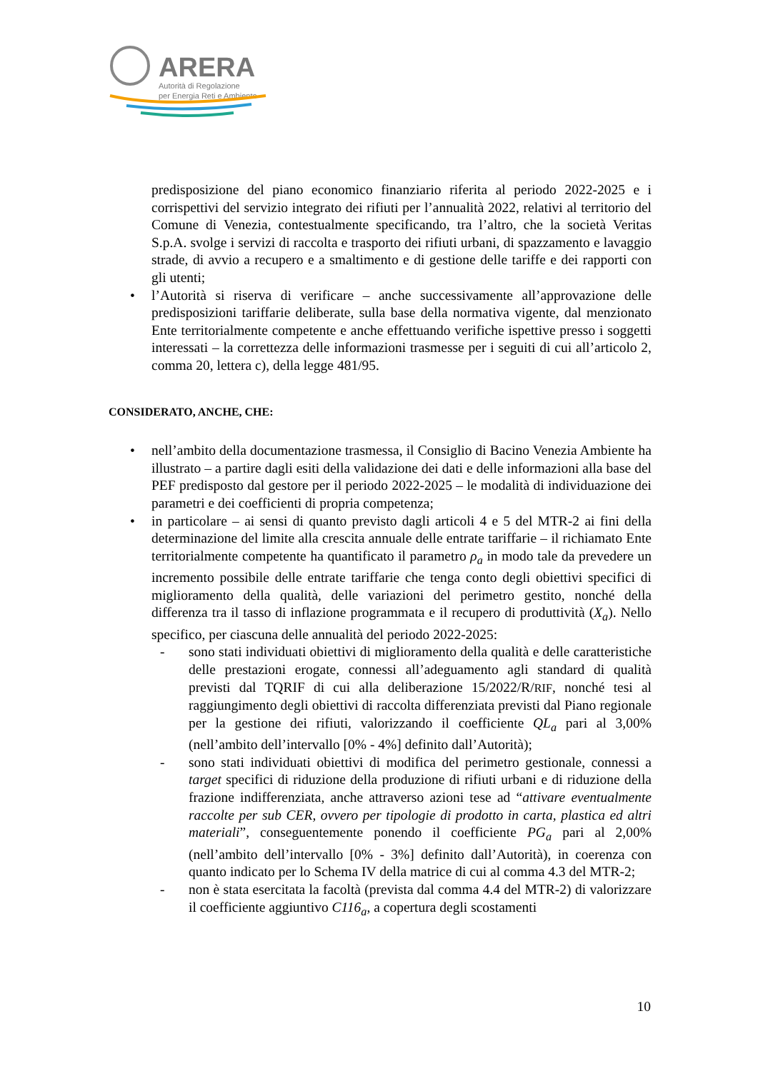ARERA
Autorità di Regolazione
per Energia Reti e Ambiente
predisposizione del piano economico finanziario riferita al periodo 2022-2025 e i corrispettivi del servizio integrato dei rifiuti per l’annualità 2022, relativi al territorio del Comune di Venezia, contestualmente specificando, tra l’altro, che la società Veritas S.p.A. svolge i servizi di raccolta e trasporto dei rifiuti urbani, di spazzamento e lavaggio strade, di avvio a recupero e a smaltimento e di gestione delle tariffe e dei rapporti con gli utenti;
• l’Autorità si riserva di verificare – anche successivamente all’approvazione delle predisposizioni tariffarie deliberate, sulla base della normativa vigente, dal menzionato Ente territorialmente competente e anche effettuando verifiche ispettive presso i soggetti interessati – la correttezza delle informazioni trasmesse per i seguiti di cui all’articolo 2, comma 20, lettera c), della legge 481/95.
CONSIDERATO, ANCHE, CHE:
• nell’ambito della documentazione trasmessa, il Consiglio di Bacino Venezia Ambiente ha illustrato – a partire dagli esiti della validazione dei dati e delle informazioni alla base del PEF predisposto dal gestore per il periodo 2022-2025 – le modalità di individuazione dei parametri e dei coefficienti di propria competenza;
• in particolare – ai sensi di quanto previsto dagli articoli 4 e 5 del MTR-2 ai fini della determinazione del limite alla crescita annuale delle entrate tariffarie – il richiamato Ente territorialmente competente ha quantificato il parametro ρ<sub>a</sub> in modo tale da prevedere un incremento possibile delle entrate tariffarie che tenga conto degli obiettivi specifici di miglioramento della qualità, delle variazioni del perimetro gestito, nonché della differenza tra il tasso di inflazione programmata e il recupero di produttività (X<sub>a</sub>). Nello specifico, per ciascuna delle annualità del periodo 2022-2025:
- sono stati individuati obiettivi di miglioramento della qualità e delle caratteristiche delle prestazioni erogate, connessi all’adeguamento agli standard di qualità previsti dal TQRIF di cui alla deliberazione 15/2022/R/RIF, nonché tesi al raggiungimento degli obiettivi di raccolta differenziata previsti dal Piano regionale per la gestione dei rifiuti, valorizzando il coefficiente QL<sub>a</sub> pari al 3,00% (nell’ambito dell’intervallo [0% - 4%] definito dall’Autorità);
- sono stati individuati obiettivi di modifica del perimetro gestionale, connessi a target specifici di riduzione della produzione di rifiuti urbani e di riduzione della frazione indifferenziata, anche attraverso azioni tese ad “attivare eventualmente raccolte per sub CER, ovvero per tipologie di prodotto in carta, plastica ed altri materiali”, conseguentemente ponendo il coefficiente PG<sub>a</sub> pari al 2,00% (nell’ambito dell’intervallo [0% - 3%] definito dall’Autorità), in coerenza con quanto indicato per lo Schema IV della matrice di cui al comma 4.3 del MTR-2;
- non è stata esercitata la facoltà (prevista dal comma 4.4 del MTR-2) di valorizzare il coefficiente aggiuntivo C116<sub>a</sub>, a copertura degli scostamenti
10